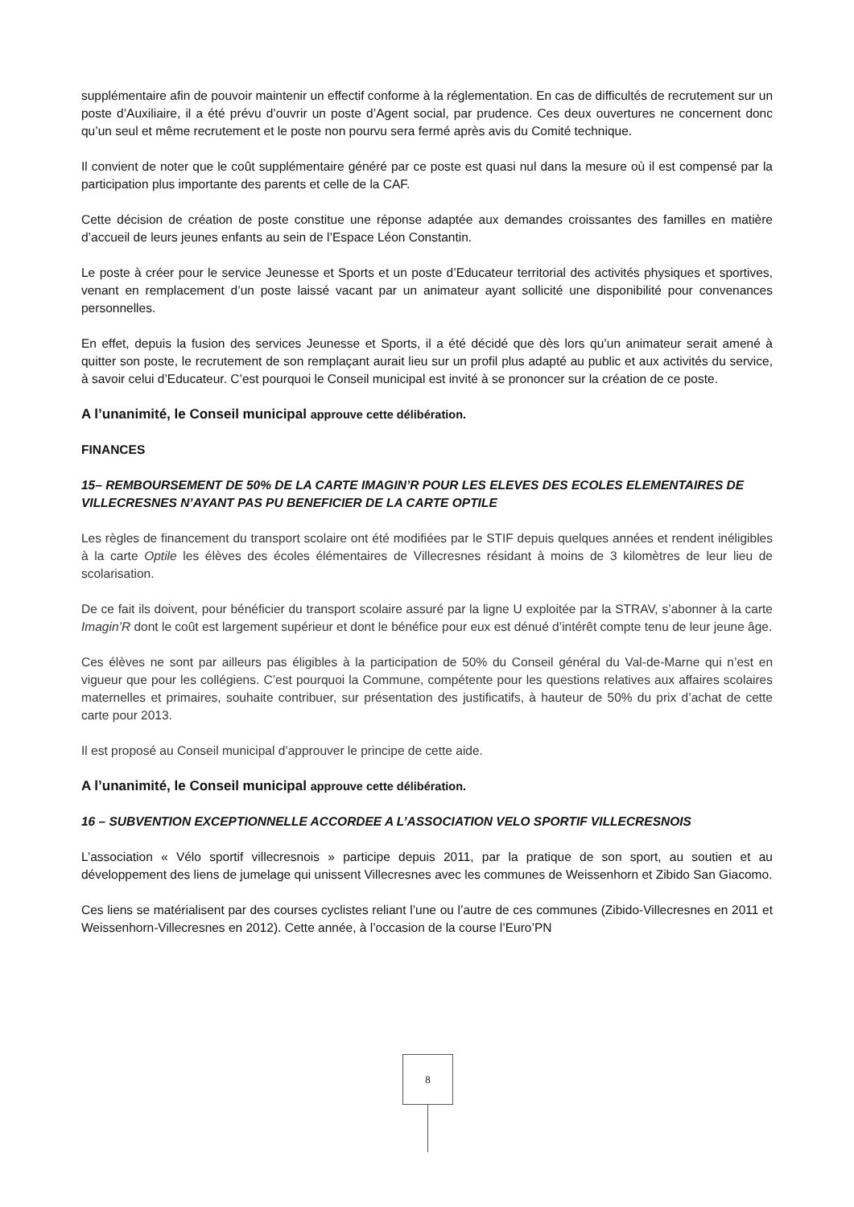supplémentaire afin de pouvoir maintenir un effectif conforme à la réglementation. En cas de difficultés de recrutement sur un poste d’Auxiliaire, il a été prévu d’ouvrir un poste d’Agent social, par prudence. Ces deux ouvertures ne concernent donc qu’un seul et même recrutement et le poste non pourvu sera fermé après avis du Comité technique.
Il convient de noter que le coût supplémentaire généré par ce poste est quasi nul dans la mesure où il est compensé par la participation plus importante des parents et celle de la CAF.
Cette décision de création de poste constitue une réponse adaptée aux demandes croissantes des familles en matière d’accueil de leurs jeunes enfants au sein de l’Espace Léon Constantin.
Le poste à créer pour le service Jeunesse et Sports et un poste d’Educateur territorial des activités physiques et sportives, venant en remplacement d’un poste laissé vacant par un animateur ayant sollicité une disponibilité pour convenances personnelles.
En effet, depuis la fusion des services Jeunesse et Sports, il a été décidé que dès lors qu’un animateur serait amené à quitter son poste, le recrutement de son remplaçant aurait lieu sur un profil plus adapté au public et aux activités du service, à savoir celui d’Educateur. C’est pourquoi le Conseil municipal est invité à se prononcer sur la création de ce poste.
A l’unanimité, le Conseil municipal approuve cette délibération.
FINANCES
15– REMBOURSEMENT DE 50% DE LA CARTE IMAGIN’R POUR LES ELEVES DES ECOLES ELEMENTAIRES DE VILLECRESNES N’AYANT PAS PU BENEFICIER DE LA CARTE OPTILE
Les règles de financement du transport scolaire ont été modifiées par le STIF depuis quelques années et rendent inéligibles à la carte Optile les élèves des écoles élémentaires de Villecresnes résidant à moins de 3 kilomètres de leur lieu de scolarisation.
De ce fait ils doivent, pour bénéficier du transport scolaire assuré par la ligne U exploitée par la STRAV, s’abonner à la carte Imagin’R dont le coût est largement supérieur et dont le bénéfice pour eux est dénué d’intérêt compte tenu de leur jeune âge.
Ces élèves ne sont par ailleurs pas éligibles à la participation de 50% du Conseil général du Val-de-Marne qui n’est en vigueur que pour les collégiens. C’est pourquoi la Commune, compétente pour les questions relatives aux affaires scolaires maternelles et primaires, souhaite contribuer, sur présentation des justificatifs, à hauteur de 50% du prix d’achat de cette carte pour 2013.
Il est proposé au Conseil municipal d’approuver le principe de cette aide.
A l’unanimité, le Conseil municipal approuve cette délibération.
16 – SUBVENTION EXCEPTIONNELLE ACCORDEE A L’ASSOCIATION VELO SPORTIF VILLECRESNOIS
L’association « Vélo sportif villecresnois » participe depuis 2011, par la pratique de son sport, au soutien et au développement des liens de jumelage qui unissent Villecresnes avec les communes de Weissenhorn et Zibido San Giacomo.
Ces liens se matérialisent par des courses cyclistes reliant l’une ou l’autre de ces communes (Zibido-Villecresnes en 2011 et Weissenhorn-Villecresnes en 2012). Cette année, à l’occasion de la course l’Euro’PN
8